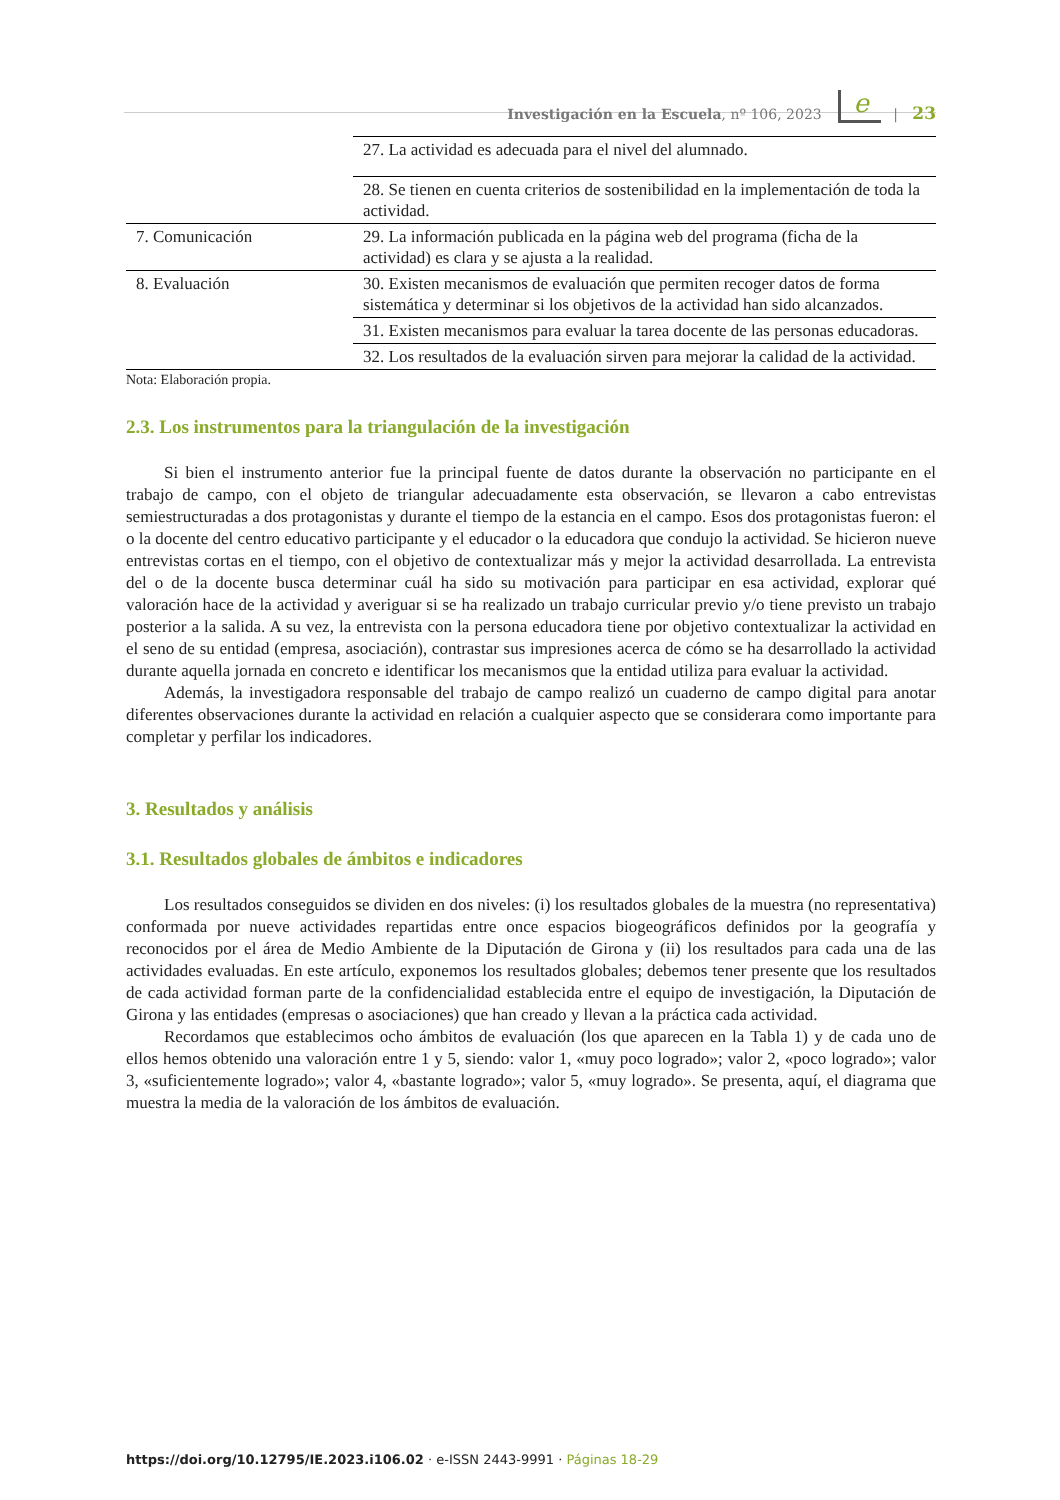Investigación en la Escuela, nº 106, 2023 e | 23
| | 27. La actividad es adecuada para el nivel del alumnado. |
| | 28. Se tienen en cuenta criterios de sostenibilidad en la implementación de toda la actividad. |
| 7. Comunicación | 29. La información publicada en la página web del programa (ficha de la actividad) es clara y se ajusta a la realidad. |
| 8. Evaluación | 30. Existen mecanismos de evaluación que permiten recoger datos de forma sistemática y determinar si los objetivos de la actividad han sido alcanzados. |
| | 31. Existen mecanismos para evaluar la tarea docente de las personas educadoras. |
| | 32. Los resultados de la evaluación sirven para mejorar la calidad de la actividad. |
Nota: Elaboración propia.
2.3. Los instrumentos para la triangulación de la investigación
Si bien el instrumento anterior fue la principal fuente de datos durante la observación no participante en el trabajo de campo, con el objeto de triangular adecuadamente esta observación, se llevaron a cabo entrevistas semiestructuradas a dos protagonistas y durante el tiempo de la estancia en el campo. Esos dos protagonistas fueron: el o la docente del centro educativo participante y el educador o la educadora que condujo la actividad. Se hicieron nueve entrevistas cortas en el tiempo, con el objetivo de contextualizar más y mejor la actividad desarrollada. La entrevista del o de la docente busca determinar cuál ha sido su motivación para participar en esa actividad, explorar qué valoración hace de la actividad y averiguar si se ha realizado un trabajo curricular previo y/o tiene previsto un trabajo posterior a la salida. A su vez, la entrevista con la persona educadora tiene por objetivo contextualizar la actividad en el seno de su entidad (empresa, asociación), contrastar sus impresiones acerca de cómo se ha desarrollado la actividad durante aquella jornada en concreto e identificar los mecanismos que la entidad utiliza para evaluar la actividad.
Además, la investigadora responsable del trabajo de campo realizó un cuaderno de campo digital para anotar diferentes observaciones durante la actividad en relación a cualquier aspecto que se considerara como importante para completar y perfilar los indicadores.
3. Resultados y análisis
3.1. Resultados globales de ámbitos e indicadores
Los resultados conseguidos se dividen en dos niveles: (i) los resultados globales de la muestra (no representativa) conformada por nueve actividades repartidas entre once espacios biogeográficos definidos por la geografía y reconocidos por el área de Medio Ambiente de la Diputación de Girona y (ii) los resultados para cada una de las actividades evaluadas. En este artículo, exponemos los resultados globales; debemos tener presente que los resultados de cada actividad forman parte de la confidencialidad establecida entre el equipo de investigación, la Diputación de Girona y las entidades (empresas o asociaciones) que han creado y llevan a la práctica cada actividad.
Recordamos que establecimos ocho ámbitos de evaluación (los que aparecen en la Tabla 1) y de cada uno de ellos hemos obtenido una valoración entre 1 y 5, siendo: valor 1, «muy poco logrado»; valor 2, «poco logrado»; valor 3, «suficientemente logrado»; valor 4, «bastante logrado»; valor 5, «muy logrado». Se presenta, aquí, el diagrama que muestra la media de la valoración de los ámbitos de evaluación.
https://doi.org/10.12795/IE.2023.i106.02 · e-ISSN 2443-9991 · Páginas 18-29